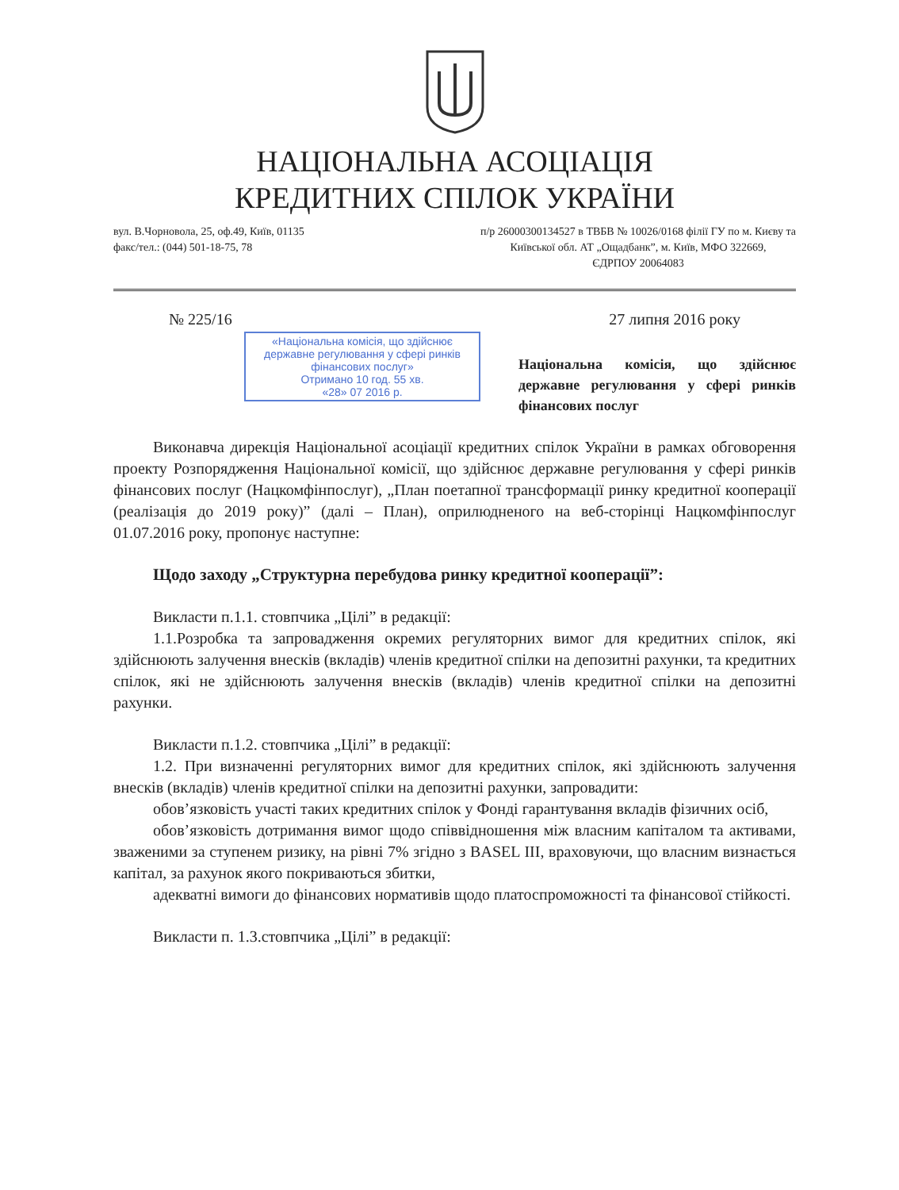НАЦІОНАЛЬНА АСОЦІАЦІЯ
КРЕДИТНИХ СПІЛОК УКРАЇНИ
вул. В.Чорновола, 25, оф.49, Київ, 01135
факс/тел.: (044) 501-18-75, 78
п/р 26000300134527 в ТВБВ № 10026/0168 філії ГУ по м. Києву та
Київської обл. АТ „Ощадбанк”, м. Київ, МФО 322669,
ЄДРПОУ 20064083
№ 225/16 27 липня 2016 року
«Національна комісія, що здійснює державне регулювання у сфері ринків фінансових послуг»
Отримано 10 год. 55 хв.
«28» 07 2016 р.
Національна комісія, що здійснює державне регулювання у сфері ринків фінансових послуг
Виконавча дирекція Національної асоціації кредитних спілок України в рамках обговорення проекту Розпорядження Національної комісії, що здійснює державне регулювання у сфері ринків фінансових послуг (Нацкомфінпослуг), „План поетапної трансформації ринку кредитної кооперації (реалізація до 2019 року)” (далі – План), оприлюдненого на веб-сторінці Нацкомфінпослуг 01.07.2016 року, пропонує наступне:
Щодо заходу „Структурна перебудова ринку кредитної кооперації”:
Викласти п.1.1. стовпчика „Цілі” в редакції:
1.1.Розробка та запровадження окремих регуляторних вимог для кредитних спілок, які здійснюють залучення внесків (вкладів) членів кредитної спілки на депозитні рахунки, та кредитних спілок, які не здійснюють залучення внесків (вкладів) членів кредитної спілки на депозитні рахунки.
Викласти п.1.2. стовпчика „Цілі” в редакції:
1.2. При визначенні регуляторних вимог для кредитних спілок, які здійснюють залучення внесків (вкладів) членів кредитної спілки на депозитні рахунки, запровадити:
обов’язковість участі таких кредитних спілок у Фонді гарантування вкладів фізичних осіб,
обов’язковість дотримання вимог щодо співвідношення між власним капіталом та активами, зваженими за ступенем ризику, на рівні 7% згідно з BASEL III, враховуючи, що власним визнається капітал, за рахунок якого покриваються збитки,
адекватні вимоги до фінансових нормативів щодо платоспроможності та фінансової стійкості.
Викласти п. 1.3.стовпчика „Цілі” в редакції: